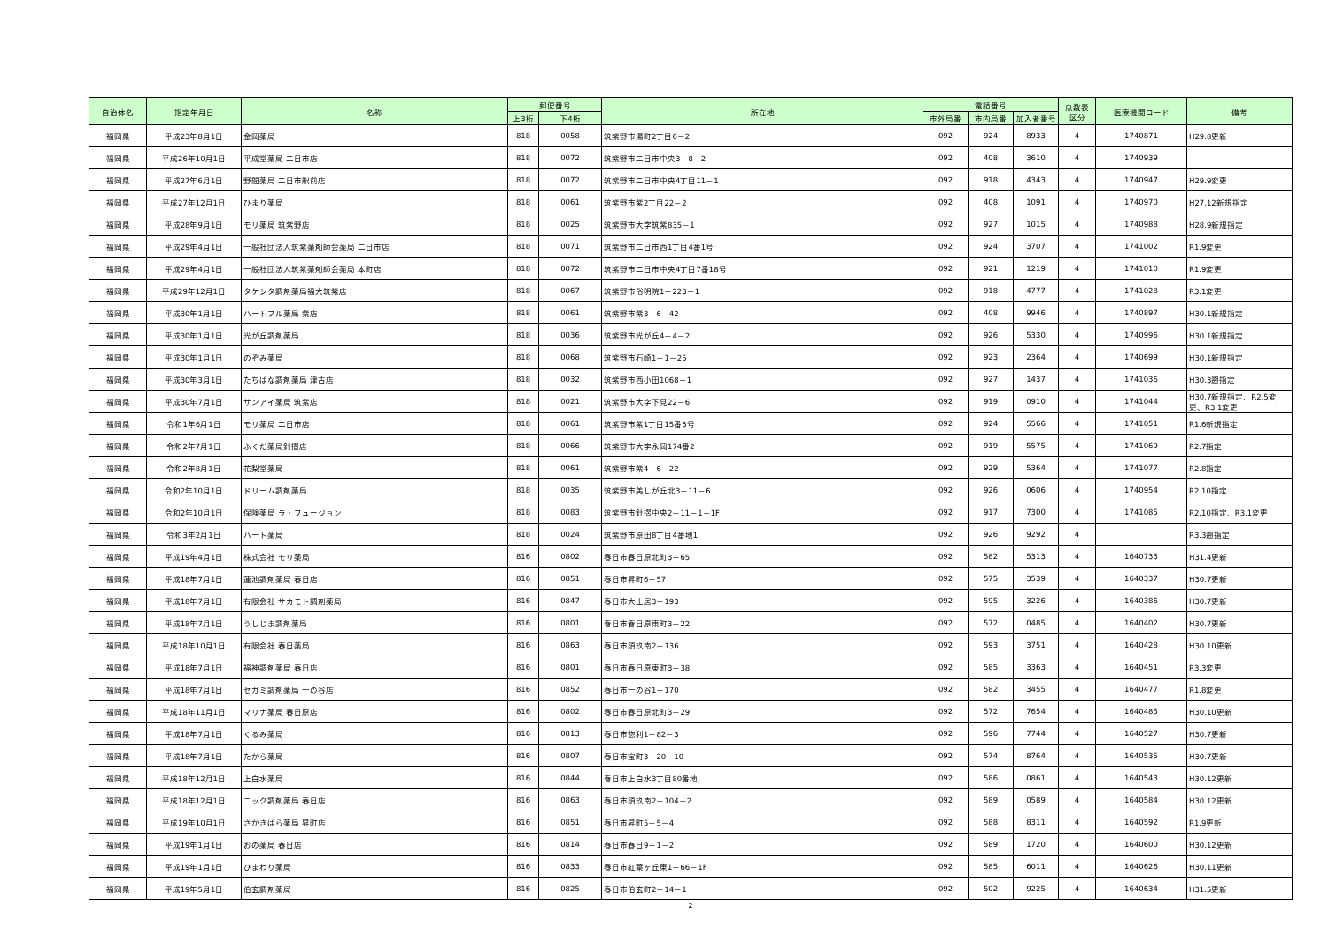| 自治体名 | 指定年月日 | 名称 | 郵便番号 | | 所在地 | 電話番号 | | | 点数表 区分 | 医療機関コード | 備考 |
| --- | --- | --- | --- | --- | --- | --- | --- | --- | --- | --- | --- |
| | | | 上3桁 | 下4桁 | | 市外局番 | 市内局番 | 加入者番号 | | | |
| 福岡県 | 平成23年8月1日 | 金岡薬局 | 818 | 0058 | 筑紫野市湯町2丁目6－2 | 092 | 924 | 8933 | 4 | 1740871 | H29.8更新 |
| 福岡県 | 平成26年10月1日 | 平成堂薬局 二日市店 | 818 | 0072 | 筑紫野市二日市中央3－8－2 | 092 | 408 | 3610 | 4 | 1740939 | |
| 福岡県 | 平成27年6月1日 | 野間薬局 二日市駅前店 | 818 | 0072 | 筑紫野市二日市中央4丁目11－1 | 092 | 918 | 4343 | 4 | 1740947 | H29.9変更 |
| 福岡県 | 平成27年12月1日 | ひまり薬局 | 818 | 0061 | 筑紫野市紫2丁目22－2 | 092 | 408 | 1091 | 4 | 1740970 | H27.12新規指定 |
| 福岡県 | 平成28年9月1日 | モリ薬局 筑紫野店 | 818 | 0025 | 筑紫野市大字筑紫835－1 | 092 | 927 | 1015 | 4 | 1740988 | H28.9新規指定 |
| 福岡県 | 平成29年4月1日 | 一般社団法人筑紫薬剤師会薬局 二日市店 | 818 | 0071 | 筑紫野市二日市西1丁目4番1号 | 092 | 924 | 3707 | 4 | 1741002 | R1.9変更 |
| 福岡県 | 平成29年4月1日 | 一般社団法人筑紫薬剤師会薬局 本町店 | 818 | 0072 | 筑紫野市二日市中央4丁目7番18号 | 092 | 921 | 1219 | 4 | 1741010 | R1.9変更 |
| 福岡県 | 平成29年12月1日 | タケシタ調剤薬局福大筑紫店 | 818 | 0067 | 筑紫野市俗明院1－223－1 | 092 | 918 | 4777 | 4 | 1741028 | R3.1変更 |
| 福岡県 | 平成30年1月1日 | ハートフル薬局 紫店 | 818 | 0061 | 筑紫野市紫3－6－42 | 092 | 408 | 9946 | 4 | 1740897 | H30.1新規指定 |
| 福岡県 | 平成30年1月1日 | 光が丘調剤薬局 | 818 | 0036 | 筑紫野市光が丘4－4－2 | 092 | 926 | 5330 | 4 | 1740996 | H30.1新規指定 |
| 福岡県 | 平成30年1月1日 | のぞみ薬局 | 818 | 0068 | 筑紫野市石崎1－1－25 | 092 | 923 | 2364 | 4 | 1740699 | H30.1新規指定 |
| 福岡県 | 平成30年3月1日 | たちばな調剤薬局 津古店 | 818 | 0032 | 筑紫野市西小田1068－1 | 092 | 927 | 1437 | 4 | 1741036 | H30.3遡指定 |
| 福岡県 | 平成30年7月1日 | サンアイ薬局 筑紫店 | 818 | 0021 | 筑紫野市大字下見22－6 | 092 | 919 | 0910 | 4 | 1741044 | H30.7新規指定、R2.5変更、R3.1変更 |
| 福岡県 | 令和1年6月1日 | モリ薬局 二日市店 | 818 | 0061 | 筑紫野市紫1丁目15番3号 | 092 | 924 | 5566 | 4 | 1741051 | R1.6新規指定 |
| 福岡県 | 令和2年7月1日 | ふくだ薬局針摺店 | 818 | 0066 | 筑紫野市大字永岡174番2 | 092 | 919 | 5575 | 4 | 1741069 | R2.7指定 |
| 福岡県 | 令和2年8月1日 | 花梨堂薬局 | 818 | 0061 | 筑紫野市紫4－6－22 | 092 | 929 | 5364 | 4 | 1741077 | R2.8指定 |
| 福岡県 | 令和2年10月1日 | ドリーム調剤薬局 | 818 | 0035 | 筑紫野市美しが丘北3－11－6 | 092 | 926 | 0606 | 4 | 1740954 | R2.10指定 |
| 福岡県 | 令和2年10月1日 | 保険薬局 ラ・フュージョン | 818 | 0083 | 筑紫野市針摺中央2－11－1－1F | 092 | 917 | 7300 | 4 | 1741085 | R2.10指定、R3.1変更 |
| 福岡県 | 令和3年2月1日 | ハート薬局 | 818 | 0024 | 筑紫野市原田8丁目4番地1 | 092 | 926 | 9292 | 4 | | R3.3遡指定 |
| 福岡県 | 平成19年4月1日 | 株式会社 モリ薬局 | 816 | 0802 | 春日市春日原北町3－65 | 092 | 582 | 5313 | 4 | 1640733 | H31.4更新 |
| 福岡県 | 平成18年7月1日 | 蓮池調剤薬局 春日店 | 816 | 0851 | 春日市昇町6－57 | 092 | 575 | 3539 | 4 | 1640337 | H30.7更新 |
| 福岡県 | 平成18年7月1日 | 有限会社 サカモト調剤薬局 | 816 | 0847 | 春日市大土居3－193 | 092 | 595 | 3226 | 4 | 1640386 | H30.7更新 |
| 福岡県 | 平成18年7月1日 | うしじま調剤薬局 | 816 | 0801 | 春日市春日原東町3－22 | 092 | 572 | 0485 | 4 | 1640402 | H30.7更新 |
| 福岡県 | 平成18年10月1日 | 有限会社 春日薬局 | 816 | 0863 | 春日市須玖南2－136 | 092 | 593 | 3751 | 4 | 1640428 | H30.10更新 |
| 福岡県 | 平成18年7月1日 | 福神調剤薬局 春日店 | 816 | 0801 | 春日市春日原東町3－38 | 092 | 585 | 3363 | 4 | 1640451 | R3.3変更 |
| 福岡県 | 平成18年7月1日 | セガミ調剤薬局 一の谷店 | 816 | 0852 | 春日市一の谷1－170 | 092 | 582 | 3455 | 4 | 1640477 | R1.8変更 |
| 福岡県 | 平成18年11月1日 | マリナ薬局 春日原店 | 816 | 0802 | 春日市春日原北町3－29 | 092 | 572 | 7654 | 4 | 1640485 | H30.10更新 |
| 福岡県 | 平成18年7月1日 | くるみ薬局 | 816 | 0813 | 春日市惣利1－82－3 | 092 | 596 | 7744 | 4 | 1640527 | H30.7更新 |
| 福岡県 | 平成18年7月1日 | たから薬局 | 816 | 0807 | 春日市宝町3－20－10 | 092 | 574 | 8764 | 4 | 1640535 | H30.7更新 |
| 福岡県 | 平成18年12月1日 | 上白水薬局 | 816 | 0844 | 春日市上白水3丁目80番地 | 092 | 586 | 0861 | 4 | 1640543 | H30.12更新 |
| 福岡県 | 平成18年12月1日 | ニック調剤薬局 春日店 | 816 | 0863 | 春日市須玖南2－104－2 | 092 | 589 | 0589 | 4 | 1640584 | H30.12更新 |
| 福岡県 | 平成19年10月1日 | さかきばら薬局 昇町店 | 816 | 0851 | 春日市昇町5－5－4 | 092 | 588 | 8311 | 4 | 1640592 | R1.9更新 |
| 福岡県 | 平成19年1月1日 | おの薬局 春日店 | 816 | 0814 | 春日市春日9－1－2 | 092 | 589 | 1720 | 4 | 1640600 | H30.12更新 |
| 福岡県 | 平成19年1月1日 | ひまわり薬局 | 816 | 0833 | 春日市紅葉ヶ丘東1－66－1F | 092 | 585 | 6011 | 4 | 1640626 | H30.11更新 |
| 福岡県 | 平成19年5月1日 | 伯玄調剤薬局 | 816 | 0825 | 春日市伯玄町2－14－1 | 092 | 502 | 9225 | 4 | 1640634 | H31.5更新 |
2